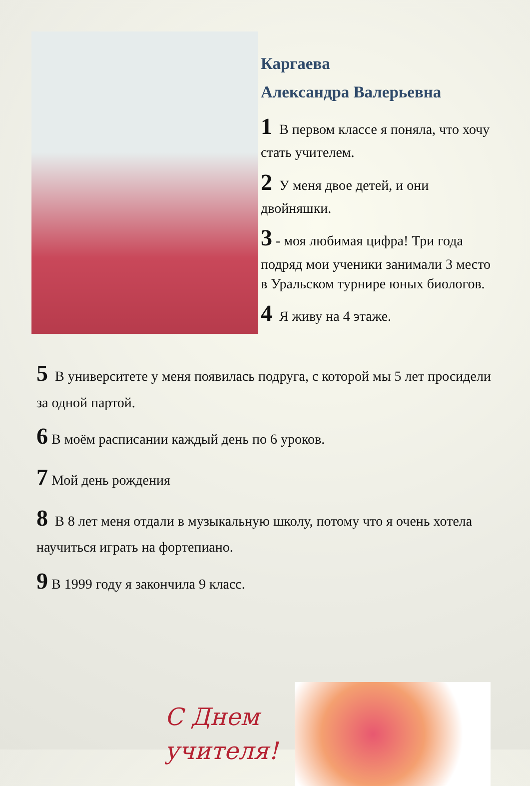Каргаева
Александра Валерьевна
1 В первом классе я поняла, что хочу стать учителем.
2 У меня двое детей, и они двойняшки.
3 - моя любимая цифра! Три года подряд мои ученики занимали 3 место в Уральском турнире юных биологов.
4 Я живу на 4 этаже.
5 В университете у меня появилась подруга, с которой мы 5 лет просидели за одной партой.
6 В моём расписании каждый день по 6 уроков.
7 Мой день рождения
8 В 8 лет меня отдали в музыкальную школу, потому что я очень хотела научиться играть на фортепиано.
9 В 1999 году я закончила 9 класс.
С Днем учителя!